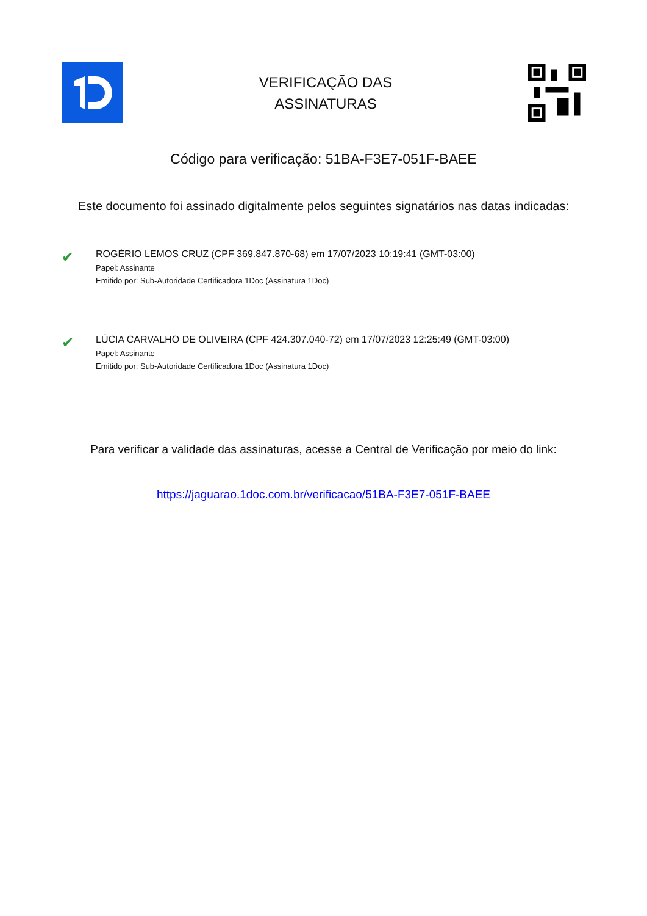VERIFICAÇÃO DAS
ASSINATURAS
Código para verificação: 51BA-F3E7-051F-BAEE
Este documento foi assinado digitalmente pelos seguintes signatários nas datas indicadas:
✔
ROGÉRIO LEMOS CRUZ (CPF 369.847.870-68) em 17/07/2023 10:19:41 (GMT-03:00)
Papel: Assinante
Emitido por: Sub-Autoridade Certificadora 1Doc (Assinatura 1Doc)
✔
LÚCIA CARVALHO DE OLIVEIRA (CPF 424.307.040-72) em 17/07/2023 12:25:49 (GMT-03:00)
Papel: Assinante
Emitido por: Sub-Autoridade Certificadora 1Doc (Assinatura 1Doc)
Para verificar a validade das assinaturas, acesse a Central de Verificação por meio do link:
https://jaguarao.1doc.com.br/verificacao/51BA-F3E7-051F-BAEE